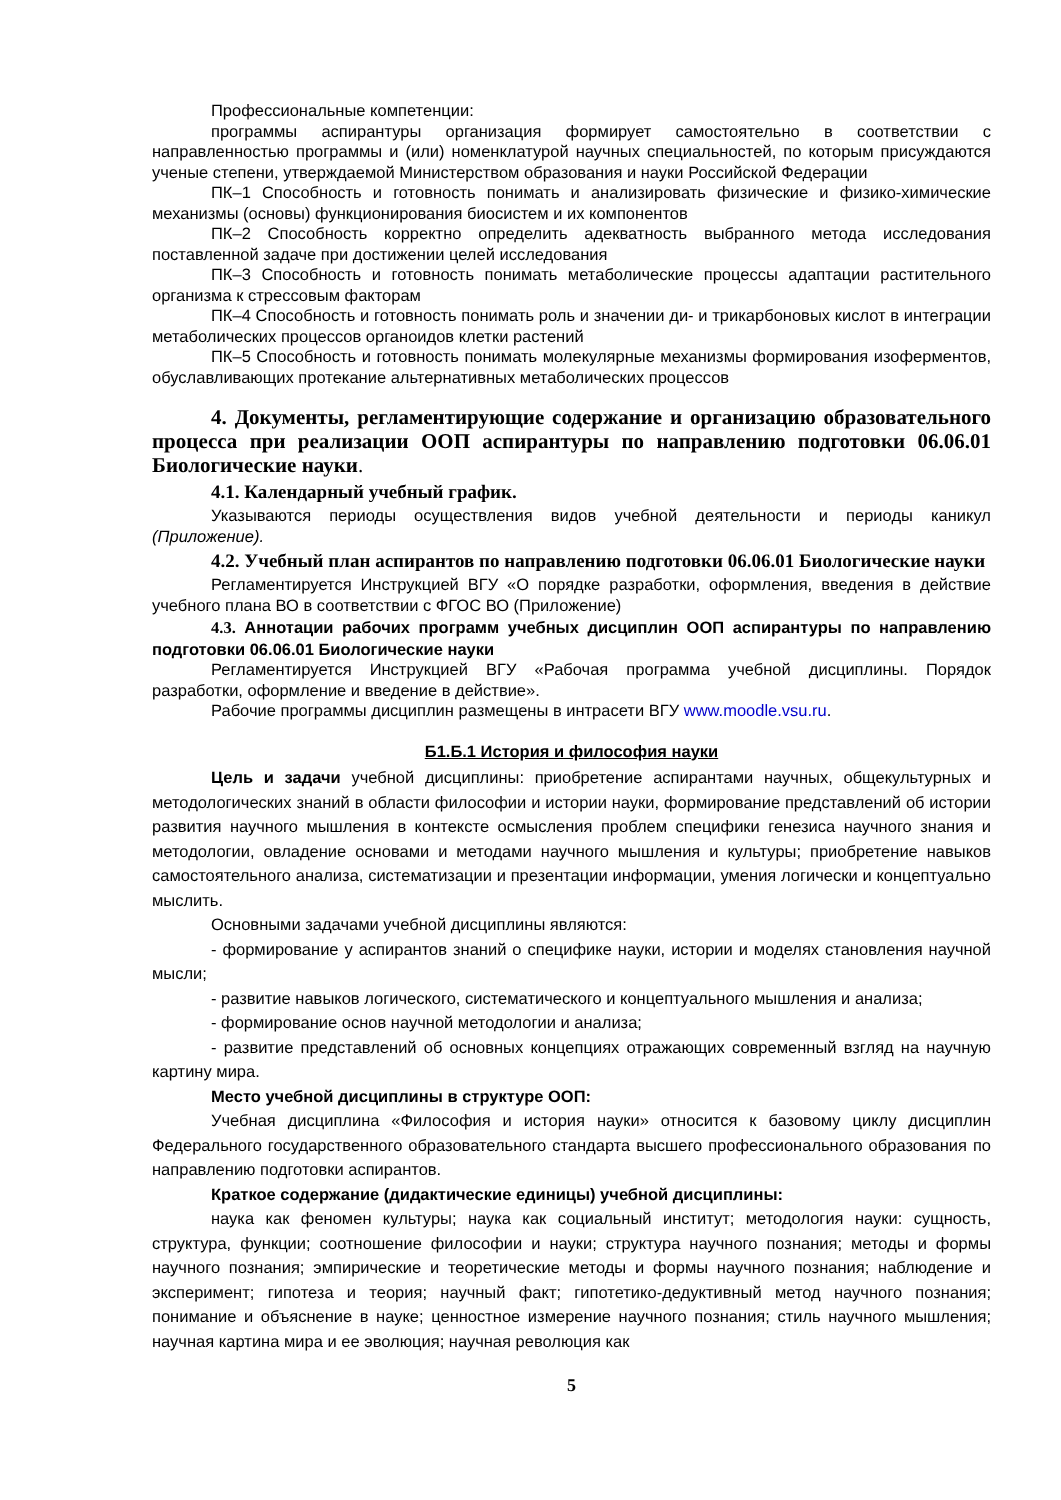Профессиональные компетенции:
программы аспирантуры организация формирует самостоятельно в соответствии с направленностью программы и (или) номенклатурой научных специальностей, по которым присуждаются ученые степени, утверждаемой Министерством образования и науки Российской Федерации
ПК–1 Способность и готовность понимать и анализировать физические и физико-химические механизмы (основы) функционирования биосистем и их компонентов
ПК–2 Способность корректно определить адекватность выбранного метода исследования поставленной задаче при достижении целей исследования
ПК–3 Способность и готовность понимать метаболические процессы адаптации растительного организма к стрессовым факторам
ПК–4 Способность и готовность понимать роль и значении ди- и трикарбоновых кислот в интеграции метаболических процессов органоидов клетки растений
ПК–5 Способность и готовность понимать молекулярные механизмы формирования изоферментов, обуславливающих протекание альтернативных метаболических процессов
4. Документы, регламентирующие содержание и организацию образовательного процесса при реализации ООП аспирантуры по направлению подготовки 06.06.01 Биологические науки.
4.1. Календарный учебный график.
Указываются периоды осуществления видов учебной деятельности и периоды каникул (Приложение).
4.2. Учебный план аспирантов по направлению подготовки 06.06.01 Биологические науки
Регламентируется Инструкцией ВГУ «О порядке разработки, оформления, введения в действие учебного плана ВО в соответствии с ФГОС ВО (Приложение)
4.3. Аннотации рабочих программ учебных дисциплин ООП аспирантуры по направлению подготовки 06.06.01 Биологические науки
Регламентируется Инструкцией ВГУ «Рабочая программа учебной дисциплины. Порядок разработки, оформление и введение в действие».
Рабочие программы дисциплин размещены в интрасети ВГУ www.moodle.vsu.ru.
Б1.Б.1 История и философия науки
Цель и задачи учебной дисциплины: приобретение аспирантами научных, общекультурных и методологических знаний в области философии и истории науки, формирование представлений об истории развития научного мышления в контексте осмысления проблем специфики генезиса научного знания и методологии, овладение основами и методами научного мышления и культуры; приобретение навыков самостоятельного анализа, систематизации и презентации информации, умения логически и концептуально мыслить.
Основными задачами учебной дисциплины являются:
- формирование у аспирантов знаний о специфике науки, истории и моделях становления научной мысли;
- развитие навыков логического, систематического и концептуального мышления и анализа;
- формирование основ научной методологии и анализа;
- развитие представлений об основных концепциях отражающих современный взгляд на научную картину мира.
Место учебной дисциплины в структуре ООП:
Учебная дисциплина «Философия и история науки» относится к базовому циклу дисциплин Федерального государственного образовательного стандарта высшего профессионального образования по направлению подготовки аспирантов.
Краткое содержание (дидактические единицы) учебной дисциплины:
наука как феномен культуры; наука как социальный институт; методология науки: сущность, структура, функции; соотношение философии и науки; структура научного познания; методы и формы научного познания; эмпирические и теоретические методы и формы научного познания; наблюдение и эксперимент; гипотеза и теория; научный факт; гипотетико-дедуктивный метод научного познания; понимание и объяснение в науке; ценностное измерение научного познания; стиль научного мышления; научная картина мира и ее эволюция; научная революция как
5